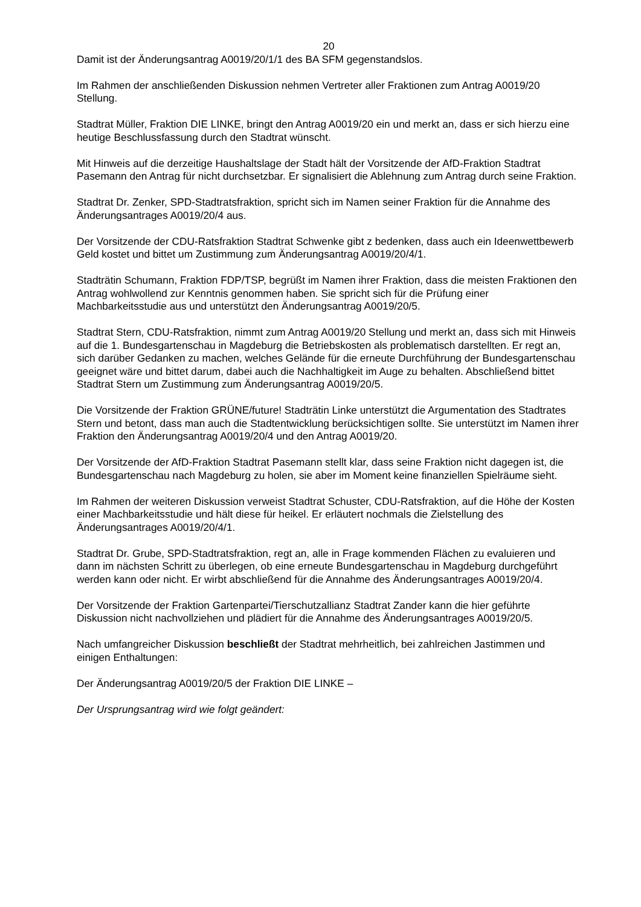20
Damit ist der Änderungsantrag A0019/20/1/1 des BA SFM gegenstandslos.
Im Rahmen der anschließenden Diskussion nehmen Vertreter aller Fraktionen zum Antrag A0019/20 Stellung.
Stadtrat Müller, Fraktion DIE LINKE, bringt den Antrag A0019/20 ein und merkt an, dass er sich hierzu eine heutige Beschlussfassung durch den Stadtrat wünscht.
Mit Hinweis auf die derzeitige Haushaltslage der Stadt hält der Vorsitzende der AfD-Fraktion Stadtrat Pasemann den Antrag für nicht durchsetzbar. Er signalisiert die Ablehnung zum Antrag durch seine Fraktion.
Stadtrat Dr. Zenker, SPD-Stadtratsfraktion, spricht sich im Namen seiner Fraktion für die Annahme des Änderungsantrages A0019/20/4 aus.
Der Vorsitzende der CDU-Ratsfraktion Stadtrat Schwenke gibt z bedenken, dass auch ein Ideenwettbewerb Geld kostet und bittet um Zustimmung zum Änderungsantrag A0019/20/4/1.
Stadträtin Schumann, Fraktion FDP/TSP, begrüßt im Namen ihrer Fraktion, dass die meisten Fraktionen den Antrag wohlwollend zur Kenntnis genommen haben. Sie spricht sich für die Prüfung einer Machbarkeitsstudie aus und unterstützt den Änderungsantrag A0019/20/5.
Stadtrat Stern, CDU-Ratsfraktion, nimmt zum Antrag A0019/20 Stellung und merkt an, dass sich mit Hinweis auf die 1. Bundesgartenschau in Magdeburg die Betriebskosten als problematisch darstellten. Er regt an, sich darüber Gedanken zu machen, welches Gelände für die erneute Durchführung der Bundesgartenschau geeignet wäre und bittet darum, dabei auch die Nachhaltigkeit im Auge zu behalten. Abschließend bittet Stadtrat Stern um Zustimmung zum Änderungsantrag A0019/20/5.
Die Vorsitzende der Fraktion GRÜNE/future! Stadträtin Linke unterstützt die Argumentation des Stadtrates Stern und betont, dass man auch die Stadtentwicklung berücksichtigen sollte. Sie unterstützt im Namen ihrer Fraktion den Änderungsantrag A0019/20/4 und den Antrag A0019/20.
Der Vorsitzende der AfD-Fraktion Stadtrat Pasemann stellt klar, dass seine Fraktion nicht dagegen ist, die Bundesgartenschau nach Magdeburg zu holen, sie aber im Moment keine finanziellen Spielräume sieht.
Im Rahmen der weiteren Diskussion verweist Stadtrat Schuster, CDU-Ratsfraktion, auf die Höhe der Kosten einer Machbarkeitsstudie und hält diese für heikel. Er erläutert nochmals die Zielstellung des Änderungsantrages A0019/20/4/1.
Stadtrat Dr. Grube, SPD-Stadtratsfraktion, regt an, alle in Frage kommenden Flächen zu evaluieren und dann im nächsten Schritt zu überlegen, ob eine erneute Bundesgartenschau in Magdeburg durchgeführt werden kann oder nicht. Er wirbt abschließend für die Annahme des Änderungsantrages A0019/20/4.
Der Vorsitzende der Fraktion Gartenpartei/Tierschutzallianz Stadtrat Zander kann die hier geführte Diskussion nicht nachvollziehen und plädiert für die Annahme des Änderungsantrages A0019/20/5.
Nach umfangreicher Diskussion beschließt der Stadtrat mehrheitlich, bei zahlreichen Jastimmen und einigen Enthaltungen:
Der Änderungsantrag A0019/20/5 der Fraktion DIE LINKE –
Der Ursprungsantrag wird wie folgt geändert: